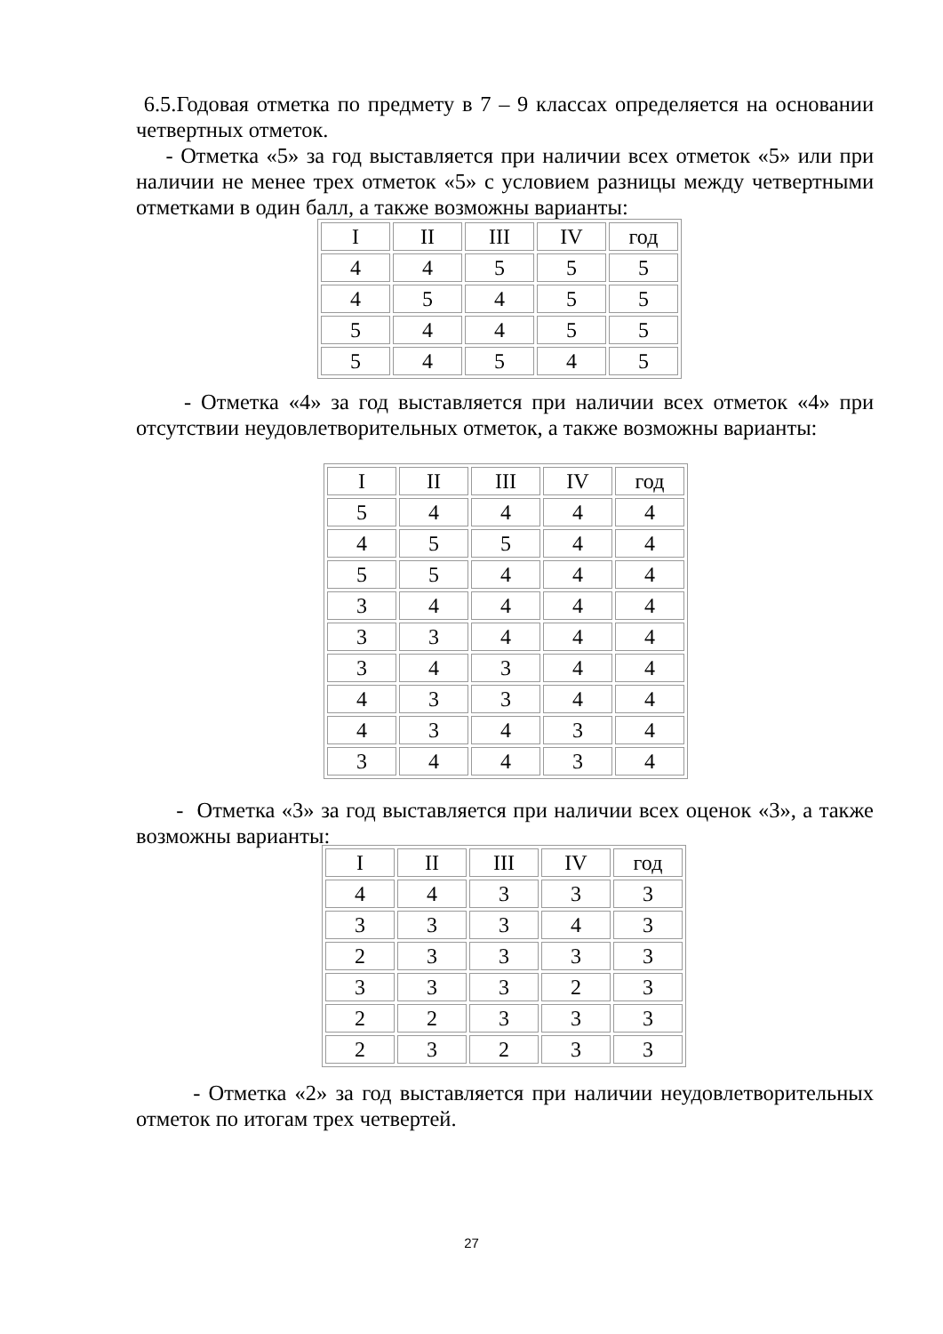6.5.Годовая отметка по предмету в 7 – 9 классах определяется на основании четвертных отметок.
- Отметка «5» за год выставляется при наличии всех отметок «5» или при наличии не менее трех отметок «5» с условием разницы между четвертными отметками в один балл, а также возможны варианты:
| I | II | III | IV | год |
| 4 | 4 | 5 | 5 | 5 |
| 4 | 5 | 4 | 5 | 5 |
| 5 | 4 | 4 | 5 | 5 |
| 5 | 4 | 5 | 4 | 5 |
- Отметка «4» за год выставляется при наличии всех отметок «4» при отсутствии неудовлетворительных отметок, а также возможны варианты:
| I | II | III | IV | год |
| 5 | 4 | 4 | 4 | 4 |
| 4 | 5 | 5 | 4 | 4 |
| 5 | 5 | 4 | 4 | 4 |
| 3 | 4 | 4 | 4 | 4 |
| 3 | 3 | 4 | 4 | 4 |
| 3 | 4 | 3 | 4 | 4 |
| 4 | 3 | 3 | 4 | 4 |
| 4 | 3 | 4 | 3 | 4 |
| 3 | 4 | 4 | 3 | 4 |
- Отметка «3» за год выставляется при наличии всех оценок «3», а также возможны варианты:
| I | II | III | IV | год |
| 4 | 4 | 3 | 3 | 3 |
| 3 | 3 | 3 | 4 | 3 |
| 2 | 3 | 3 | 3 | 3 |
| 3 | 3 | 3 | 2 | 3 |
| 2 | 2 | 3 | 3 | 3 |
| 2 | 3 | 2 | 3 | 3 |
- Отметка «2» за год выставляется при наличии неудовлетворительных отметок по итогам трех четвертей.
27